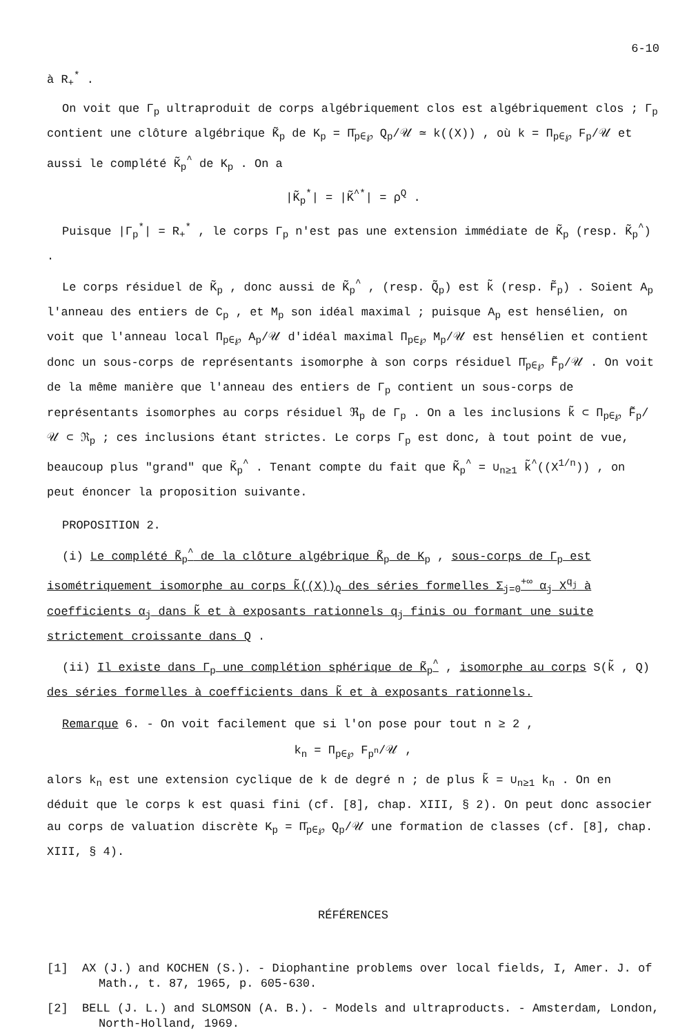6-10
à R<sub>+</sub><sup>*</sup> .
On voit que Γ<sub>p</sub> ultraproduit de corps algébriquement clos est algébriquement clos ; Γ<sub>p</sub> contient une clôture algébrique K̃<sub>p</sub> de K<sub>p</sub> = Π̄<sub>p∈℘</sub> Q<sub>p</sub>/𝒰 ≃ k((X)) , où k = Π<sub>p∈℘</sub> F<sub>p</sub>/𝒰 et aussi le complété K̃<sub>p</sub><sup>^</sup> de K<sub>p</sub> . On a
|K̃<sub>p</sub><sup>*</sup>| = |K̃<sup>^*</sup>| = ρ<sup>Q</sup> .
Puisque |Γ<sub>p</sub><sup>*</sup>| = R<sub>+</sub><sup>*</sup> , le corps Γ<sub>p</sub> n'est pas une extension immédiate de K̃<sub>p</sub> (resp. K̃<sub>p</sub><sup>^</sup>) .
Le corps résiduel de K̃<sub>p</sub> , donc aussi de K̃<sub>p</sub><sup>^</sup> , (resp. Q̃<sub>p</sub>) est k̃ (resp. F̃<sub>p</sub>) . Soient A<sub>p</sub> l'anneau des entiers de C<sub>p</sub> , et M<sub>p</sub> son idéal maximal ; puisque A<sub>p</sub> est hensélien, on voit que l'anneau local Π<sub>p∈℘</sub> A<sub>p</sub>/𝒰 d'idéal maximal Π<sub>p∈℘</sub> M<sub>p</sub>/𝒰 est hensélien et contient donc un sous-corps de représentants isomorphe à son corps résiduel Π̄<sub>p∈℘</sub> F̃<sub>p</sub>/𝒰 . On voit de la même manière que l'anneau des entiers de Γ<sub>p</sub> contient un sous-corps de représentants isomorphes au corps résiduel ℜ<sub>p</sub> de Γ<sub>p</sub> . On a les inclusions k̃ ⊂ Π<sub>p∈℘</sub> F̃<sub>p</sub>/𝒰 ⊂ ℜ<sub>p</sub> ; ces inclusions étant strictes. Le corps Γ<sub>p</sub> est donc, à tout point de vue, beaucoup plus "grand" que K̃<sub>p</sub><sup>^</sup> . Tenant compte du fait que K̃<sub>p</sub><sup>^</sup> = ∪<sub>n≥1</sub> k̃<sup>^</sup>((X<sup>1/n</sup>)) , on peut énoncer la proposition suivante.
PROPOSITION 2.
(i) Le complété K̃<sub>p</sub><sup>^</sup> de la clôture algébrique K̃<sub>p</sub> de K<sub>p</sub> , sous-corps de Γ<sub>p</sub> est isométriquement isomorphe au corps k̃((X))<sub>Q</sub> des séries formelles Σ<sub>j=0</sub><sup>+∞</sup> α<sub>j</sub> X<sup>q<sub>j</sub></sup> à coefficients α<sub>j</sub> dans k̃ et à exposants rationnels q<sub>j</sub> finis ou formant une suite strictement croissante dans Q .
(ii) Il existe dans Γ<sub>p</sub> une complétion sphérique de K̃<sub>p</sub><sup>^</sup> , isomorphe au corps S(k̃ , Q) des séries formelles à coefficients dans k̃ et à exposants rationnels.
Remarque 6. - On voit facilement que si l'on pose pour tout n ≥ 2 ,
k<sub>n</sub> = Π<sub>p∈℘</sub> F<sub>p<sup>n</sup></sub>/𝒰 ,
alors k<sub>n</sub> est une extension cyclique de k de degré n ; de plus k̃ = ∪<sub>n≥1</sub> k<sub>n</sub> . On en déduit que le corps k est quasi fini (cf. [8], chap. XIII, § 2). On peut donc associer au corps de valuation discrète K<sub>p</sub> = Π̄<sub>p∈℘</sub> Q<sub>p</sub>/𝒰 une formation de classes (cf. [8], chap. XIII, § 4).
RÉFÉRENCES
[1] AX (J.) and KOCHEN (S.). - Diophantine problems over local fields, I, Amer. J. of Math., t. 87, 1965, p. 605-630.
[2] BELL (J. L.) and SLOMSON (A. B.). - Models and ultraproducts. - Amsterdam, London, North-Holland, 1969.